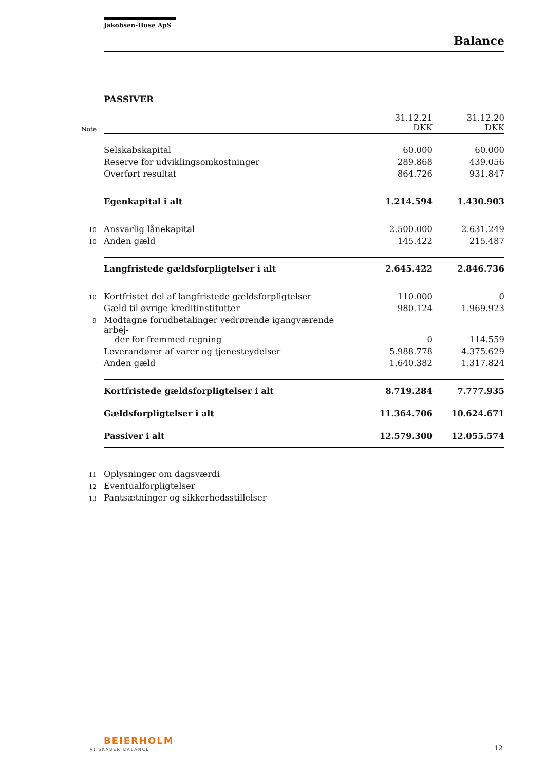Jakobsen-Huse ApS
Balance
PASSIVER
| Note | | 31.12.21 DKK | 31.12.20 DKK |
| --- | --- | --- | --- |
| | Selskabskapital | 60.000 | 60.000 |
| | Reserve for udviklingsomkostninger | 289.868 | 439.056 |
| | Overført resultat | 864.726 | 931.847 |
| | Egenkapital i alt | 1.214.594 | 1.430.903 |
| 10 | Ansvarlig lånekapital | 2.500.000 | 2.631.249 |
| 10 | Anden gæld | 145.422 | 215.487 |
| | Langfristede gældsforpligtelser i alt | 2.645.422 | 2.846.736 |
| 10 | Kortfristet del af langfristede gældsforpligtelser | 110.000 | 0 |
| | Gæld til øvrige kreditinstitutter | 980.124 | 1.969.923 |
| 9 | Modtagne forudbetalinger vedrørende igangværende arbej- der for fremmed regning | 0 | 114.559 |
| | Leverandører af varer og tjenesteydelser | 5.988.778 | 4.375.629 |
| | Anden gæld | 1.640.382 | 1.317.824 |
| | Kortfristede gældsforpligtelser i alt | 8.719.284 | 7.777.935 |
| | Gældsforpligtelser i alt | 11.364.706 | 10.624.671 |
| | Passiver i alt | 12.579.300 | 12.055.574 |
| 11 | Oplysninger om dagsværdi | | |
| 12 | Eventualforpligtelser | | |
| 13 | Pantsætninger og sikkerhedsstillelser | | |
BEIERHOLM
VI SKABER BALANCE 12